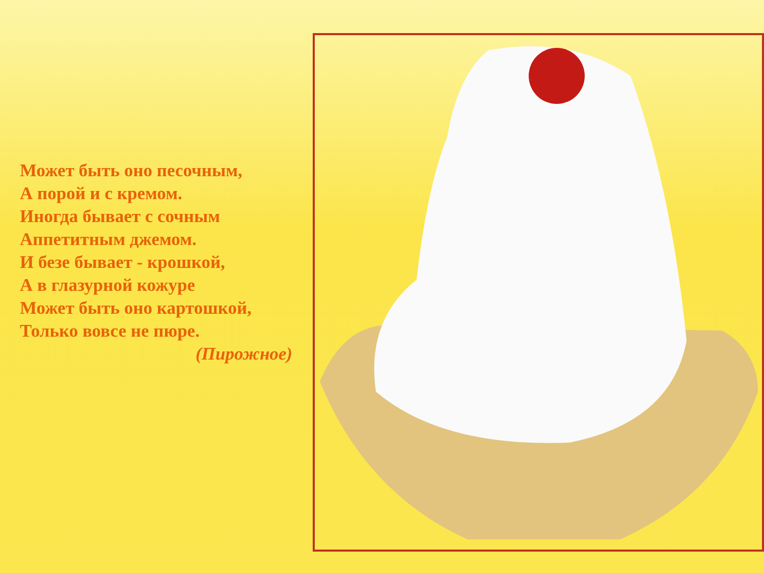Может быть оно песочным,
А порой и с кремом.
Иногда бывает с сочным
Аппетитным джемом.
И безе бывает - крошкой,
А в глазурной кожуре
Может быть оно картошкой,
Только вовсе не пюре.
(Пирожное)